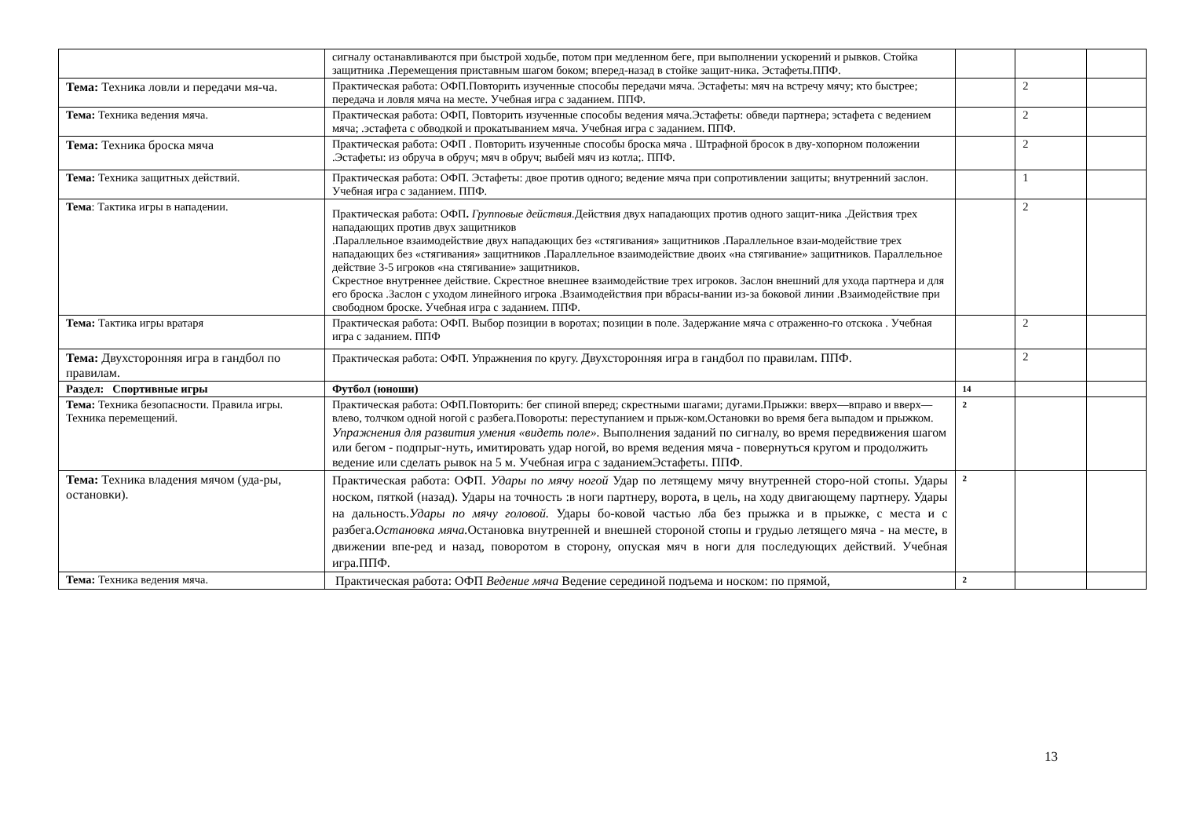| | сигналу останавливаются при быстрой ходьбе, потом при медленном беге, при выполнении ускорений и рывков. Стойка защитника .Перемещения приставным шагом боком; вперед-назад в стойке защит-ника. Эстафеты.ППФ. | | | |
| Тема: Техника ловли и передачи мя-ча. | Практическая работа: ОФП.Повторить изученные способы передачи мяча. Эстафеты: мяч на встречу мячу; кто быстрее; передача и ловля мяча на месте. Учебная игра с заданием. ППФ. | | 2 | |
| Тема: Техника ведения мяча. | Практическая работа: ОФП, Повторить изученные способы ведения мяча.Эстафеты: обведи партнера; эстафета с ведением мяча; .эстафета с обводкой и прокатыванием мяча. Учебная игра с заданием. ППФ. | | 2 | |
| Тема: Техника броска мяча | Практическая работа: ОФП . Повторить изученные способы броска мяча . Штрафной бросок в дву-хопорном положении .Эстафеты: из обруча в обруч; мяч в обруч; выбей мяч из котла;. ППФ. | | 2 | |
| Тема: Техника защитных действий. | Практическая работа: ОФП. Эстафеты: двое против одного; ведение мяча при сопротивлении защиты; внутренний заслон. Учебная игра с заданием. ППФ. | | 1 | |
| Тема : Тактика игры в нападении. | Практическая работа: ОФП . Групповые действия. Действия двух нападающих против одного защит-ника .Действия трех нападающих против двух защитников .Параллельное взаимодействие двух нападающих без «стягивания» защитников .Параллельное взаи-модействие трех нападающих без «стягивания» защитников .Параллельное взаимодействие двоих «на стягивание» защитников. Параллельное действие 3-5 игроков «на стягивание» защитников. Скрестное внутреннее действие. Скрестное внешнее взаимодействие трех игроков. Заслон внешний для ухода партнера и для его броска .Заслон с уходом линейного игрока .Взаимодействия при вбрасы-вании из-за боковой линии .Взаимодействие при свободном броске. Учебная игра с заданием. ППФ. | | 2 | |
| Тема: Тактика игры вратаря | Практическая работа: ОФП. Выбор позиции в воротах; позиции в поле. Задержание мяча с отраженно-го отскока . Учебная игра с заданием. ППФ | | 2 | |
| Тема: Двухсторонняя игра в гандбол по правилам. | Практическая работа: ОФП. Упражнения по кругу. Двухсторонняя игра в гандбол по правилам. ППФ. | | 2 | |
| Раздел: Спортивные игры | Футбол (юноши) | 14 | | |
| Тема: Техника безопасности. Правила игры. Техника перемещений. | Практическая работа: ОФП.Повторить: бег спиной вперед; скрестными шагами; дугами.Прыжки: вверх—вправо и вверх—влево, толчком одной ногой с разбега.Повороты: переступанием и прыж-ком.Остановки во время бега выпадом и прыжком. Упражнения для развития умения «видеть поле». Выполнения заданий по сигналу, во время передвижения шагом или бегом - подпрыг-нуть, имитировать удар ногой, во время ведения мяча - повернуться кругом и продолжить ведение или сделать рывок на 5 м. Учебная игра с заданиемЭстафеты. ППФ. | 2 | | |
| Тема: Техника владения мячом (уда-ры, остановки). | Практическая работа: ОФП. Удары по мячу ногой Удар по летящему мячу внутренней сторо-ной стопы. Удары носком, пяткой (назад). Удары на точность :в ноги партнеру, ворота, в цель, на ходу двигающему партнеру. Удары на дальность. Удары по мячу головой. Удары бо-ковой частью лба без прыжка и в прыжке, с места и с разбега. Остановка мяча. Остановка внутренней и внешней стороной стопы и грудью летящего мяча - на месте, в движении впе-ред и назад, поворотом в сторону, опуская мяч в ноги для последующих действий. Учебная игра.ППФ. | 2 | | |
| Тема: Техника ведения мяча. | Практическая работа: ОФП Ведение мяча Ведение серединой подъема и носком: по прямой, | 2 | | |
13